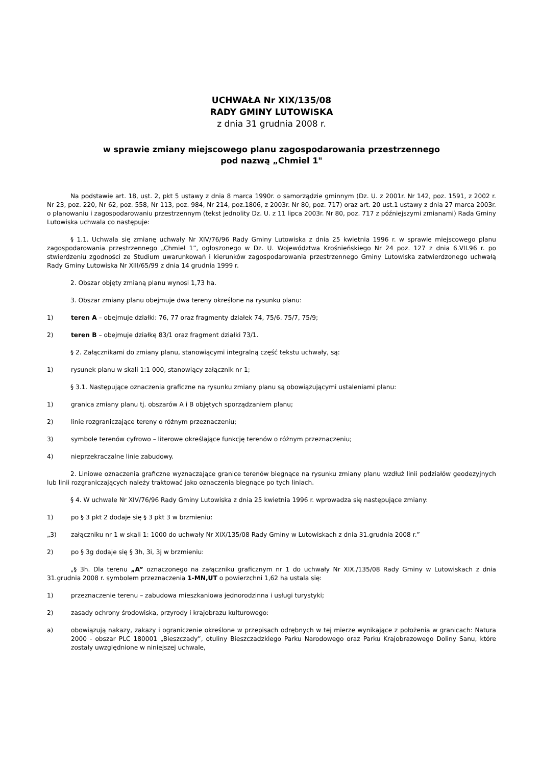UCHWAŁA Nr XIX/135/08
RADY GMINY LUTOWISKA
z dnia 31 grudnia 2008 r.
w sprawie zmiany miejscowego planu zagospodarowania przestrzennego
pod nazwą „Chmiel 1"
Na podstawie art. 18, ust. 2, pkt 5 ustawy z dnia 8 marca 1990r. o samorządzie gminnym (Dz. U. z 2001r. Nr 142, poz. 1591, z 2002 r. Nr 23, poz. 220, Nr 62, poz. 558, Nr 113, poz. 984, Nr 214, poz.1806, z 2003r. Nr 80, poz. 717) oraz art. 20 ust.1 ustawy z dnia 27 marca 2003r. o planowaniu i zagospodarowaniu przestrzennym (tekst jednolity Dz. U. z 11 lipca 2003r. Nr 80, poz. 717 z późniejszymi zmianami) Rada Gminy Lutowiska uchwala co następuje:
§ 1.1. Uchwala się zmianę uchwały Nr XIV/76/96 Rady Gminy Lutowiska z dnia 25 kwietnia 1996 r. w sprawie miejscowego planu zagospodarowania przestrzennego „Chmiel 1”, ogłoszonego w Dz. U. Województwa Krośnieńskiego Nr 24 poz. 127 z dnia 6.VII.96 r. po stwierdzeniu zgodności ze Studium uwarunkowań i kierunków zagospodarowania przestrzennego Gminy Lutowiska zatwierdzonego uchwałą Rady Gminy Lutowiska Nr XIII/65/99 z dnia 14 grudnia 1999 r.
2. Obszar objęty zmianą planu wynosi 1,73 ha.
3. Obszar zmiany planu obejmuje dwa tereny określone na rysunku planu:
1) teren A – obejmuje działki: 76, 77 oraz fragmenty działek 74, 75/6. 75/7, 75/9;
2) teren B – obejmuje działkę 83/1 oraz fragment działki 73/1.
§ 2. Załącznikami do zmiany planu, stanowiącymi integralną część tekstu uchwały, są:
1) rysunek planu w skali 1:1 000, stanowiący załącznik nr 1;
§ 3.1. Następujące oznaczenia graficzne na rysunku zmiany planu są obowiązującymi ustaleniami planu:
1) granica zmiany planu tj. obszarów A i B objętych sporządzaniem planu;
2) linie rozgraniczające tereny o różnym przeznaczeniu;
3) symbole terenów cyfrowo – literowe określające funkcję terenów o różnym przeznaczeniu;
4) nieprzekraczalne linie zabudowy.
2. Liniowe oznaczenia graficzne wyznaczające granice terenów biegnące na rysunku zmiany planu wzdłuż linii podziałów geodezyjnych lub linii rozgraniczających należy traktować jako oznaczenia biegnące po tych liniach.
§ 4. W uchwale Nr XIV/76/96 Rady Gminy Lutowiska z dnia 25 kwietnia 1996 r. wprowadza się następujące zmiany:
1) po § 3 pkt 2 dodaje się § 3 pkt 3 w brzmieniu:
„3) załączniku nr 1 w skali 1: 1000 do uchwały Nr XIX/135/08 Rady Gminy w Lutowiskach z dnia 31.grudnia 2008 r.”
2) po § 3g dodaje się § 3h, 3i, 3j w brzmieniu:
„§ 3h. Dla terenu „A” oznaczonego na załączniku graficznym nr 1 do uchwały Nr XIX./135/08 Rady Gminy w Lutowiskach z dnia 31.grudnia 2008 r. symbolem przeznaczenia 1-MN,UT o powierzchni 1,62 ha ustala się:
1) przeznaczenie terenu – zabudowa mieszkaniowa jednorodzinna i usługi turystyki;
2) zasady ochrony środowiska, przyrody i krajobrazu kulturowego:
a) obowiązują nakazy, zakazy i ograniczenie określone w przepisach odrębnych w tej mierze wynikające z położenia w granicach: Natura 2000 - obszar PLC 180001 „Bieszczady”, otuliny Bieszczadzkiego Parku Narodowego oraz Parku Krajobrazowego Doliny Sanu, które zostały uwzględnione w niniejszej uchwale,